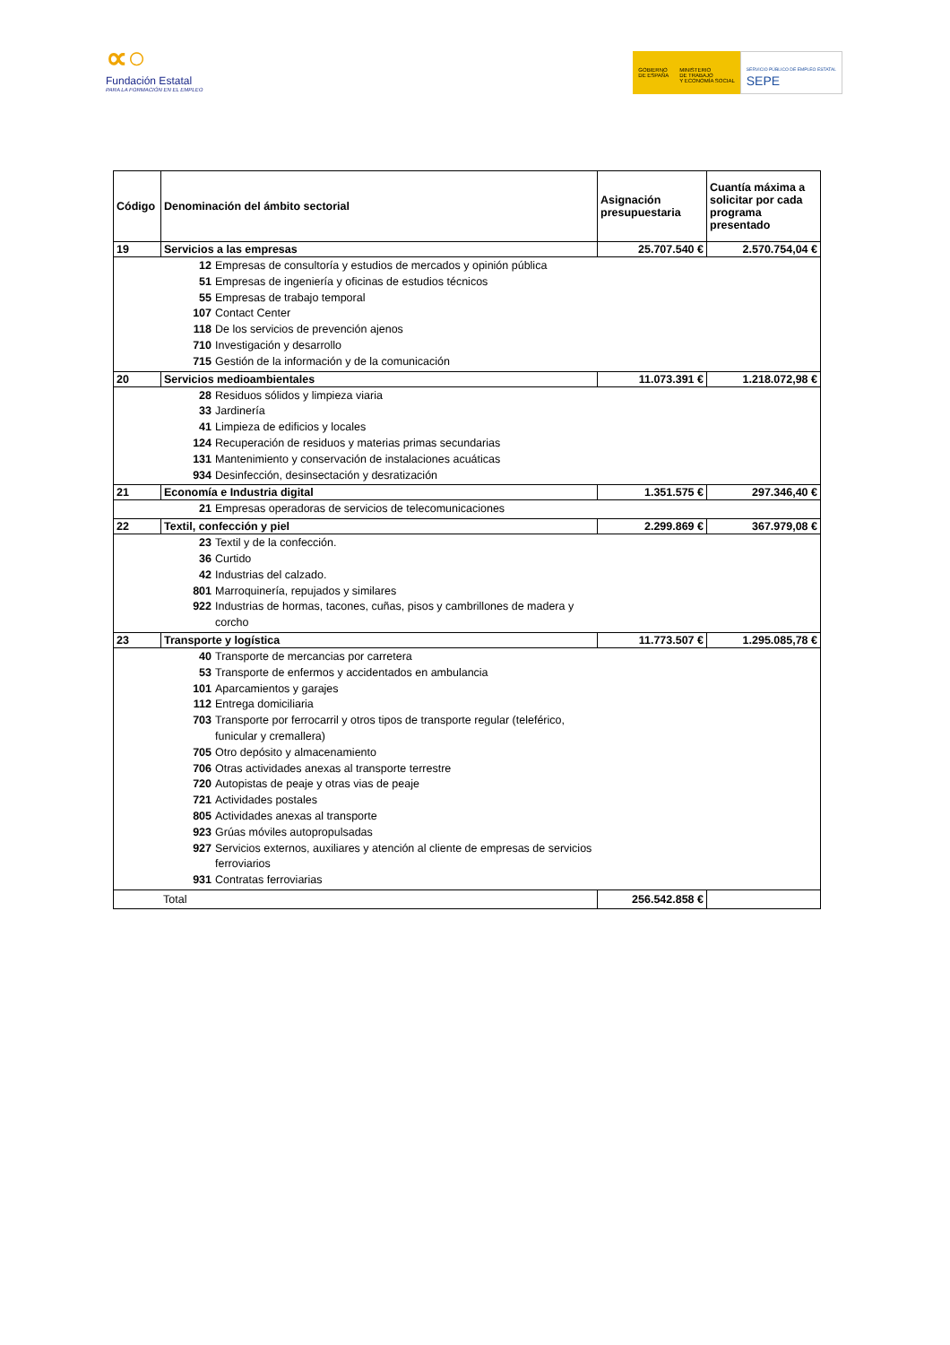∝○
Fundación Estatal
PARA LA FORMACIÓN EN EL EMPLEO
GOBIERNO
DE ESPAÑA
MINISTERIO
DE TRABAJO
Y ECONOMÍA SOCIAL
SERVICIO PÚBLICO DE EMPLEO ESTATAL
SEPE
| Código | Denominación del ámbito sectorial | Asignación presupuestaria | Cuantía máxima a solicitar por cada programa presentado |
| --- | --- | --- | --- |
| 19 | Servicios a las empresas | 25.707.540 € | 2.570.754,04 € |
| 12 Empresas de consultoría y estudios de mercados y opinión pública 51 Empresas de ingeniería y oficinas de estudios técnicos 55 Empresas de trabajo temporal 107 Contact Center 118 De los servicios de prevención ajenos 710 Investigación y desarrollo 715 Gestión de la información y de la comunicación | | | |
| 20 | Servicios medioambientales | 11.073.391 € | 1.218.072,98 € |
| 28 Residuos sólidos y limpieza viaria 33 Jardinería 41 Limpieza de edificios y locales 124 Recuperación de residuos y materias primas secundarias 131 Mantenimiento y conservación de instalaciones acuáticas 934 Desinfección, desinsectación y desratización | | | |
| 21 | Economía e Industria digital | 1.351.575 € | 297.346,40 € |
| 21 Empresas operadoras de servicios de telecomunicaciones | | | |
| 22 | Textil, confección y piel | 2.299.869 € | 367.979,08 € |
| 23 Textil y de la confección. 36 Curtido 42 Industrias del calzado. 801 Marroquinería, repujados y similares 922 Industrias de hormas, tacones, cuñas, pisos y cambrillones de madera y corcho | | | |
| 23 | Transporte y logística | 11.773.507 € | 1.295.085,78 € |
| 40 Transporte de mercancias por carretera 53 Transporte de enfermos y accidentados en ambulancia 101 Aparcamientos y garajes 112 Entrega domiciliaria 703 Transporte por ferrocarril y otros tipos de transporte regular (teleférico, funicular y cremallera) 705 Otro depósito y almacenamiento 706 Otras actividades anexas al transporte terrestre 720 Autopistas de peaje y otras vias de peaje 721 Actividades postales 805 Actividades anexas al transporte 923 Grúas móviles autopropulsadas 927 Servicios externos, auxiliares y atención al cliente de empresas de servicios ferroviarios 931 Contratas ferroviarias | | | |
| Total | | 256.542.858 € | |